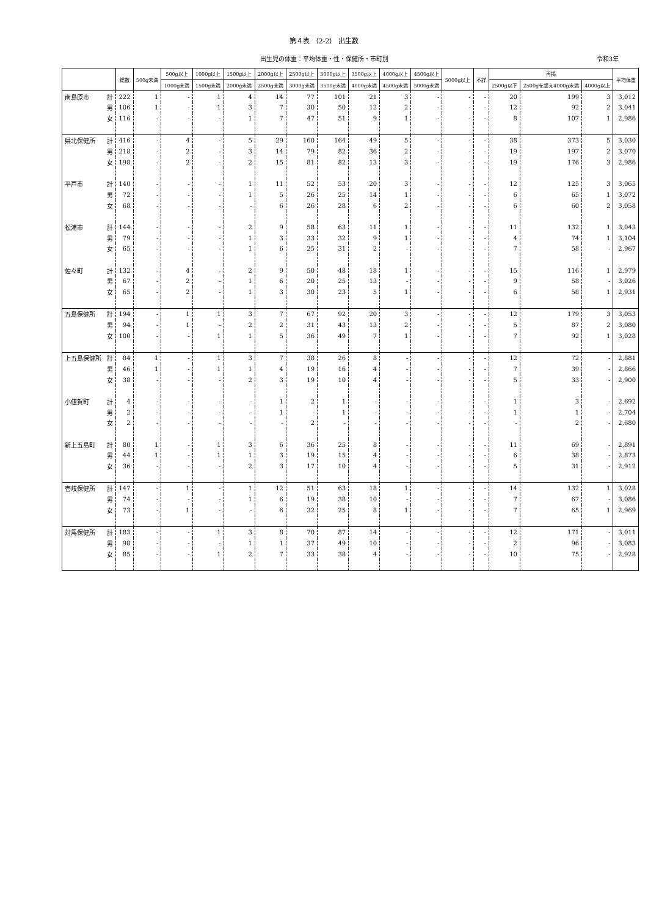第４表 （2-2） 出生数
出生児の体重：平均体重・性・保健所・市町別 令和3年
| | | 総数 | 500g未満 | 500g以上 | 1000g以上 | 1500g以上 | 2000g以上 | 2500g以上 | 3000g以上 | 3500g以上 | 4000g以上 | 4500g以上 | 5000g以上 | 不詳 | 再掲 | | | 平均体重 |
| --- | --- | --- | --- | --- | --- | --- | --- | --- | --- | --- | --- | --- | --- | --- | --- | --- | --- | --- |
| | | | | 1000g未満 | 1500g未満 | 2000g未満 | 2500g未満 | 3000g未満 | 3500g未満 | 4000g未満 | 4500g未満 | 5000g未満 | | | 2500g以下 | 2500gを超え4000g未満 | 4000g以上 | |
| 南島原市 | 計 | 222 | 1 | - | 1 | 4 | 14 | 77 | 101 | 21 | 3 | - | - | - | 20 | 199 | 3 | 3,012 |
| | 男 | 106 | 1 | - | 1 | 3 | 7 | 30 | 50 | 12 | 2 | - | - | - | 12 | 92 | 2 | 3,041 |
| | 女 | 116 | - | - | - | 1 | 7 | 47 | 51 | 9 | 1 | - | - | - | 8 | 107 | 1 | 2,986 |
| 県北保健所 | 計 | 416 | - | 4 | - | 5 | 29 | 160 | 164 | 49 | 5 | - | - | - | 38 | 373 | 5 | 3,030 |
| | 男 | 218 | - | 2 | - | 3 | 14 | 79 | 82 | 36 | 2 | - | - | - | 19 | 197 | 2 | 3,070 |
| | 女 | 198 | - | 2 | - | 2 | 15 | 81 | 82 | 13 | 3 | - | - | - | 19 | 176 | 3 | 2,986 |
| 平戸市 | 計 | 140 | - | - | - | 1 | 11 | 52 | 53 | 20 | 3 | - | - | - | 12 | 125 | 3 | 3,065 |
| | 男 | 72 | - | - | - | 1 | 5 | 26 | 25 | 14 | 1 | - | - | - | 6 | 65 | 1 | 3,072 |
| | 女 | 68 | - | - | - | - | 6 | 26 | 28 | 6 | 2 | - | - | - | 6 | 60 | 2 | 3,058 |
| 松浦市 | 計 | 144 | - | - | - | 2 | 9 | 58 | 63 | 11 | 1 | - | - | - | 11 | 132 | 1 | 3,043 |
| | 男 | 79 | - | - | - | 1 | 3 | 33 | 32 | 9 | 1 | - | - | - | 4 | 74 | 1 | 3,104 |
| | 女 | 65 | - | - | - | 1 | 6 | 25 | 31 | 2 | - | - | - | - | 7 | 58 | - | 2,967 |
| 佐々町 | 計 | 132 | - | 4 | - | 2 | 9 | 50 | 48 | 18 | 1 | - | - | - | 15 | 116 | 1 | 2,979 |
| | 男 | 67 | - | 2 | - | 1 | 6 | 20 | 25 | 13 | - | - | - | - | 9 | 58 | - | 3,026 |
| | 女 | 65 | - | 2 | - | 1 | 3 | 30 | 23 | 5 | 1 | - | - | - | 6 | 58 | 1 | 2,931 |
| 五島保健所 | 計 | 194 | - | 1 | 1 | 3 | 7 | 67 | 92 | 20 | 3 | - | - | - | 12 | 179 | 3 | 3,053 |
| | 男 | 94 | - | 1 | - | 2 | 2 | 31 | 43 | 13 | 2 | - | - | - | 5 | 87 | 2 | 3,080 |
| | 女 | 100 | - | - | 1 | 1 | 5 | 36 | 49 | 7 | 1 | - | - | - | 7 | 92 | 1 | 3,028 |
| 上五島保健所 | 計 | 84 | 1 | - | 1 | 3 | 7 | 38 | 26 | 8 | - | - | - | - | 12 | 72 | - | 2,881 |
| | 男 | 46 | 1 | - | 1 | 1 | 4 | 19 | 16 | 4 | - | - | - | - | 7 | 39 | - | 2,866 |
| | 女 | 38 | - | - | - | 2 | 3 | 19 | 10 | 4 | - | - | - | - | 5 | 33 | - | 2,900 |
| 小値賀町 | 計 | 4 | - | - | - | - | 1 | 2 | 1 | - | - | - | - | - | 1 | 3 | - | 2,692 |
| | 男 | 2 | - | - | - | - | 1 | - | 1 | - | - | - | - | - | 1 | 1 | - | 2,704 |
| | 女 | 2 | - | - | - | - | - | 2 | - | - | - | - | - | - | - | 2 | - | 2,680 |
| 新上五島町 | 計 | 80 | 1 | - | 1 | 3 | 6 | 36 | 25 | 8 | - | - | - | - | 11 | 69 | - | 2,891 |
| | 男 | 44 | 1 | - | 1 | 1 | 3 | 19 | 15 | 4 | - | - | - | - | 6 | 38 | - | 2,873 |
| | 女 | 36 | - | - | - | 2 | 3 | 17 | 10 | 4 | - | - | - | - | 5 | 31 | - | 2,912 |
| 壱岐保健所 | 計 | 147 | - | 1 | - | 1 | 12 | 51 | 63 | 18 | 1 | - | - | - | 14 | 132 | 1 | 3,028 |
| | 男 | 74 | - | - | - | 1 | 6 | 19 | 38 | 10 | - | - | - | - | 7 | 67 | - | 3,086 |
| | 女 | 73 | - | 1 | - | - | 6 | 32 | 25 | 8 | 1 | - | - | - | 7 | 65 | 1 | 2,969 |
| 対馬保健所 | 計 | 183 | - | - | 1 | 3 | 8 | 70 | 87 | 14 | - | - | - | - | 12 | 171 | - | 3,011 |
| | 男 | 98 | - | - | - | 1 | 1 | 37 | 49 | 10 | - | - | - | - | 2 | 96 | - | 3,083 |
| | 女 | 85 | - | - | 1 | 2 | 7 | 33 | 38 | 4 | - | - | - | - | 10 | 75 | - | 2,928 |